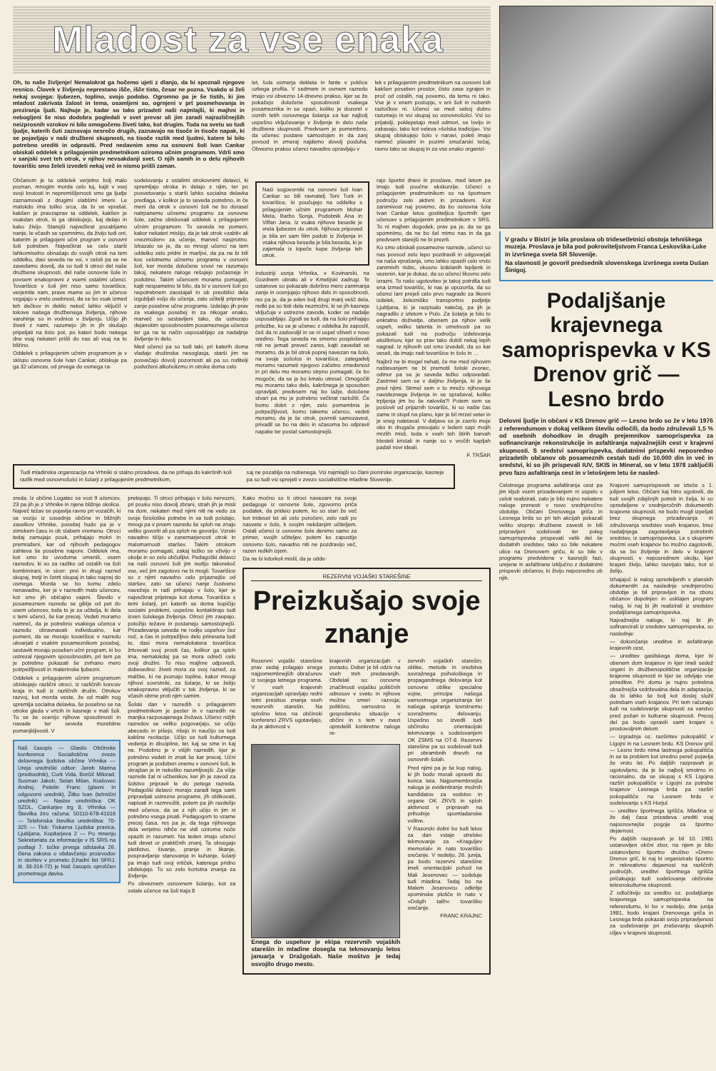Mladost za vse enaka
Oh, to naše življenje! Nemalokrat ga hočemo ujeti z dlanjo, da bi spoznali njegovo resnico. Človek v življenju neprestano išče, išče tisto, česar ne pozna. Vsakdo si želi nekaj svojega: ljubezen, toplino, svojo podobo. Ogromno pa je še tistih, ki jim mladost zakrivata žalost in tema, osamljeni so, ogrnjeni v prt posmehovanja in preziranja ljudi. Najhuje je, kadar so tako prizadeti naši najmlajši, ki majhni in nebogljeni še niso dodobra pogledali v svet prevar ali jim zaradi najrazličnejših neizprosnih vzrokov ni bilo omogočeno živeti tako, kot drugim. Toda na svetu so tudi ljudje, katerih čuti zaznavajo nesrečo drugih, zaznavajo na tisoče in tisoče napak, ki se pojavljajo v naši družbeni skupnosti, na tisoče razlik med ljudmi, katere bi bilo potrebno urediti in odpraviti. Pred nedavnim smo na osnovni šoli Ivan Cankar obiskali oddelek s prilagojenim predmetnikom oziroma učnim programom. Vdrli smo v sanjski svet teh otrok, v njihov nevsakdanji svet. O njih samih in o delu njihovih tovarišic smo želeli izvedeti nekaj več in nismo prišli zaman.
let, šola usmerja dekleta in fante v poklice ozkega profila. V sedmem in osmem razredu imajo vsi obvezno 14-dnevno prakso, kjer se že pokažejo določene sposobnosti vsakega posameznika in se opazi, koliko je dozorel v osmih letih osnovnega šolanja za kar najbolj uspešno vključevanje v življenje in delo naše družbene skupnosti. Predvsem je pomembno, da učenec postane samostojen in da zanj povsod in zmeraj najdemo dovolj posluha. Obvezno prakso učenci navadno opravljajo v
lek s prilagojenim predmetnikom na osnovni šoli kakšen poseben prostor, čisto zase zgrajen in proč od ostalih, naj povemo, da temu ni tako. Vse je v enem poslopju, v eni šoli in nobenih razločkov ni. Učenci se med seboj dobro razumejo in vsi skupaj so osnovnošolci. Vsi so prijatelji, poklepetajo med odmori, se lovijo in zabavajo, tako kot veleva »šolska tradicija«. Vsi skupaj obiskujejo šolo v naravi, poleti imajo namreč plavalni in pozimi smučarski tečaj, ravno tako se skupaj in za vse enako organizi-
Občanom je ta oddelek verjetno bolj malo poznan, mnogim morda celo tuj, kajti v vsej svoji krutosti in nepremišljenosti smo ga ljudje zaznamovali z drugimi slabšimi imeni. Le malokdo ima toliko srca, da bi se vprašal, kakšen je pravzaprav ta oddelek, kakšen je vsakdan otrok, ki ga obiskujejo, kaj delajo in kako živijo. Starejši največkrat pozabljamo nanje, le včasih se spomnimo, da živijo tudi oni, katerim je prilagojeni učni program v osnovni šoli potreben. Največkrat se celo starši lahkomiselno obnašajo do svojih otrok na tem oddelku, dasi seveda ne vsi, v celoti pa se ne zavedamo dovolj, da so tudi ti otroci del naše družbene skupnosti, del naše osnovne šole in povsem enakopravni z vsemi ostalimi učenci. Tovarišice v šoli jim niso samo tovarišice, verjemite nam, prave mame so jim in učence vzgajajo v zrelo osebnost, da se bo vsak izmed teh dečkov in deklic nekoč lahko vključil v tokove našega družbenega življenja, njihove varuhinje so in vodnice v življenju. Učijo jih živeti z nami, razumejo jih in jih skušajo pripeljati na tisto pot, po kateri bodo nekega dne vsaj nekateri prišli do nas ali vsaj na to bližino.
Oddelek s prilagojenim učnim programom je v sklopu osnovne šole Ivan Cankar, obiskuje pa ga 32 učencev, od prvega do osmega ra-
sodelovanju z ostalimi strokovnimi delavci, ki spremljajo otroka in delajo z njim, ter po posvetovanju s starši lahko socialna delavka predlaga, v kolikor je to seveda potrebno, in če meni da otrok v osnovni šoli ne bo dorasel natrpanemu učnemu programu za osnovne šole, začne obiskovati oddelek s prilagojenim učnim programom. To seveda ne pomeni, kakor nekateri mislijo, da je tak otrok »zabit« ali »nezmožen« za učenje, marveč nasprotno. Izkazalo se je, da so mnogi učenci na tem oddelku zelo pridni in marljivi, da pa ne bi bili kos celotnemu učnemu programu v osnovni šoli, ker morda določene snovi ne razumejo takoj, nekatere naloge rešujejo počasneje in podobno. Takim učencem moramo pomagati, kajti nespametno bi bilo, da bi v osnovni šoli po nepotrebnem zaostajali in ob preobilici dela izgubljali voljo do učenja, zato učitelji pripravijo zanje posebne učne programe. Izdelajo jih prav za vsakega posebej in za nikogar enako, marveč so sestavljeni tako, da ustrezajo dejanskim sposobnostim posameznega učenca ter ga na ta način usposabljajo za nadaljnje življenje in delo.
Med učenci pa so tudi taki, pri katerih doma vladajo družinska nesoglasja, starši jim ne posvečajo dovolj pozornosti ali pa so roditelji podvrženi alkoholizmu in otroke doma celo
Naši sogovorniki na osnovni šoli Ivan Cankar so bili ravnatelj Toni Turk in tovarišice, ki poučujejo na oddelku s prilagojenim učnim programom Mohar Meta, Barbo Sonja, Podobnik Ana in Vilfan Jana. Iz vsake njihove besede je vrela ljubezen do otrok. Njihova pripoved je bila en sam film podob iz življenja in vsaka njihova beseda je bila beseda, ki je zajemala iz kipeče kupe življenja teh otrok.
Industriji usnja Vrhnika, v Kovinarski, na Gozdnem obratu ali v Kmetijski zadrugi. Te ustanove so pokazale dobršno mero zanimanja zanje in ocenjujejo njihovo delo in sposobnosti, res pa je, da je eden bolj drugi manj vešč dela, redki pa so tisti dela nezmožni, ki se jih kasneje vključuje v ustrezne zavode, koder se nadalje usposabljajo. Zgodi se tudi, da na šolo prihajajo pritožbe, ko se je učenec z oddelka že zaposlil, češ da ni zadovoljil in se ni uspel vživeti v novo sredino. Tega seveda ne smemo posploševati niti ne jemati preveč zares, kajti zavedati se moramo, da je bil otrok poprej navezan na šolo, na svoje sošolce in tovarišice, zategadelj moramo razumeti njegovo začetno zmedenost in pri delu mu moramo strpno pomagati, če bo mogoče, da se je bo kmalu otresel. Omogočiti mu moramo tako delo, kakršnega je sposoben opravljati, predvsem naj bo lažje, določene stvari pa mu je potrebno večkrat razložiti. Če bomo dobri z njim, zelo pomembna je potrpežljivost, bomo takemu učencu, vedeti moramo, da je še otrok, povrnili samozavest, privadil se bo na delo in sčasoma bo odpravil napake ter postal samostojnejši.
rajo športni dnevi in proslave, med letom pa imajo tudi poučne ekskurzije. Učenci s prilagojenim predmetnikom so na športnem področju zelo aktivni in prizadevni. Kot zanimivost naj povemo, da bo osnovna šola Ivan Cankar letos gostiteljica športnih iger učencev s prilagojenim predmetnikom v SRS. To ni majhen dogodek, prav pa je, da se ga spomnimo, da ne bo šel mimo nas in da ga predvsem starejši ne bi prezrli.
Ko smo obiskali posamezne razrede, učenci so nas povsod zelo lepo pozdravili in odgovarjali na naša vprašanja, smo lahko opazili celo vrsto zanimivih risbic, okusno izdelanih lepljenk in vezenin, kar je dokaz, da so učenci likovno zelo izrazni. To našo ugotovitev je takoj potrdila tudi ena izmed tovarišic, ki nas je opozorila, da so učenci lani prejeli celo prvo nagrado za likovni izdelek, železniško transportno podjetje Ljubljana, ki je razpisalo natečaj, pa jih je nagradilo z izletom v Pulo. Za šolarje je bilo to enkratno doživetje, obenem pa njihov velik uspeh, veliko talenta in umetnosti pa so pokazali tudi na področju izdelovanja ekslibrisov, kjer so prav tako dobili nekaj lepih nagrad. Iz njihovih ust smo izvedeli, da so kar veseli, da imajo radi tovarišice in šolo in …
Najbrž ne bi mogel nehati, če me med njihovim naštevanjem ne bi premotil šolski zvonec, odmor pa se je seveda težko odpovedati. Zastrmel sem se v daljino življenja, ki je še pred njimi. Strmel sem v to mrežo njihovega navideznega življenja in se spraševal, koliko trpljenja jim bo še nalovila?! Potem sem se poslovil od prijaznih tovarišic, ki so našle čas zame in stopil na plano, kjer je bil mrzel veter in je sneg naletaval. V daljavo se je zazrlo moje oko in drugače presojalo v ledeni sapi mojih mrzlih misli, toda v vseh teh štirih barvah blesteli kristali in nanje so v vročih kapljah padali novi ideali.
F. TRŠAR
Tudi mladinska organizacija na Vrhniki si stalno prizadeva, da ne prihaja do kakršnih koli razlik med osnovnošolci in šolarji z prilagojenim predmetnikom,
saj ne pozablja na nobenega. Vsi najmlajši so člani pionirske organizacije, kasneje pa so tudi vsi sprejeti v zvezo socialistične mladine Slovenije.
zreda. Iz občine Logatec se vozi 9 učencev, 23 pa jih je z Vrhnike in njene bližnje okolice. Največ težav se pojavlja ravno pri vozačih, ki se vozijo iz sosednje občine in bližnjih zaselkov Vrhnike, posebej hudo pa je v zimskem času in ob slabem vremenu. Otroci tedaj zamujajo pouk, prihajajo mokri in premraženi, kar od njihovih pedagogov zahteva še posebne napore. Oddelek ima, kot smo že uvodoma omenili, osem razredov, ki so za razliko od ostalih na šoli kombinirani, in sicer: prvi in drugi razred skupaj, tretji in četrti skupaj in tako naprej do osmega. Morda se bo komu zdelo nenavadno, ker je v razredih malo učencev, kot smo jih običajno vajeni. Število v posameznem razredu se giblje od pet do osem učencev, toda to je za učitelja, ki dela s temi učenci, še kar precej. Vedeti moramo namreč, da je potrebno vsakega učenca v razredu obravnavati individualno, kar pomeni, da se morajo tovarišice v razredu ukvarjati z vsakim posameznikom posebej, sestaviti morajo poseben učni program, ki bo ustrezal njegovim sposobnostim, pri tem pa je potrebno pokazati še zvrhano mero potrpežljivosti in materinske ljubezni.
Oddelek s prilagojenim učnim programom obiskujejo različni otroci, iz različnih koncev kraja in tudi iz različnih družin. Otrokov razvoj, kot morda veste, že od malih nog spremlja socialna delavka, še posebno se na otroke gleda v vrtcih in kasneje v mali šoli. Tu se že ocenijo njihove sposobnosti in navade ter seveda morebitne pomanjkljivosti. V
Naš časopis — Glasilo Občinske konference Socialistične zveze delovnega ljudstva občine Vrhnika — Ureja uredniški odbor: Jereb Marina (predsednik), Curk Vida, Borčič Milorad, Susman Jakob, Selan Milan, Krašovec Andrej, Petelin Franc (glavni in odgovorni urednik), Žitko Ivan (tehnični urednik) — Naslov uredništva: OK SZDL, Cankarjev trg 8, Vrhnika — Številka žiro računa: 50110-678-41016 — Telefonska številka uredništva: 70-325 — Tisk: Tiskarna Ljudska pravica, Ljubljana, Kopitarjeva 2 — Po mnenju Sekretariata za informacije v IS SRS na podlagi 7. točke prvega odstavka 26. člena zakona o obdavčenju proizvodov in storitev v prometu (Uradni list SFRJ, št. 33-316-72) je Naš časopis oproščen prometnega davka.
pretepajo. Ti otroci prihajajo v šolo nervozni, pri pouku niso dovolj zbrani, strah jih je misli na dom, nekateri med njimi niti ne vedo za svoje fiziološke potrebe in se tudi polulajo, mnogi pa v prvem razredu še sploh ne znajo veliko govoriti ali pa sploh ne govorijo. Vzroki navadno tičijo v zanemarjenosti otrok in malomarnosti staršev. Takim otrokom moramo pomagati, zakaj težko se vživijo v okolje in so zelo občutljivi. Pedagoški delavci na naši osnovni šoli jim nudijo takorekoč vse, več jim zagotovo ne bi mogli. Tovarišice so z njimi navadno celo prijaznejše od staršev, zato se učenci nanje čustveno navežejo in radi prihajajo v šolo, kjer je največkrat prijetneje kot doma. Tovarišice s temi šolarji, pri katerih se doma kopičijo socialni problemi, uspešno kontaktirajo tudi izven šolskega življenja. Otroci jim zaupajo, potožijo težave in postanejo samostojnejši. Prizadevanja seveda ne rodijo uspehov čez noč, a čas in potrpežljivo delo prineseta tudi to, dasi mora nemalokatera tovarišica žrtvovati svoj prosti čas, kolikor ga sploh ima, nemalokdaj pa se mora odreči celo svoji družini. To niso majhne odpovedi, dobesedno: živeti mora za svoj razred, za malčke, ki ne poznajo topline, kakor mnogi njihovi sovrstniki, za šolarje, ki se želijo enakopravno vključiti v tok življenja, ki se včasih obrne proti njim samim.
Šolski dan v razredih s prilagojenim predmetnikom je pester in v razredih ne manjka razposajenega živžava. Učenci nižjih razredov se veliko pogovarjajo, se učijo abecedo in pišejo, rišejo in naučijo se tudi kakšne recitacije. Učijo se tudi kulturnega vedenja in discipline, ter, kaj se sme in kaj ne. Podobno je v višjih razredih, kjer je potrebno vedeti in znati še kar precej. Učni program je podoben onemu v osnovni šoli, le skrajšan je in nekoliko razumljivejši. Za višje razrede žal ni učbenikov, ker jih je zavod za šolstvo pripravil le do petega razreda. Pedagoški delavci morajo zaradi tega sami pripravljati ustrezne programe, jih oblikovati, napisati in razmnožiti, potem pa jih razdelijo med učence, da se z njih učijo in jim ni potrebno vsega pisati. Pedagogom to vzame precej časa, res pa je, da tega njihovega dela verjetno nihče ne vidi oziroma noče opaziti in razumeti. Na teden imajo učenci tudi devet ur praktičnih znanj. Ta obsegajo pletilstvo, šivanje, pranje in likanje, pospravljanje stanovanja in kuhanje, šolarji pa imajo tudi svoj vrtiček, katerega pridno obdelujejo. To so zelo koristna znanja za življenje.
Po obveznem osnovnem šolanju, kot za ostale učence na šoli traja 8
Kako močno so ti otroci navezani na svoje pedagoge iz osnovne šole, zgovorno priča podatek, da prideio potem, ko so stari že več kot trideset let ali celo poročeni, zelo radi po nasvete v šolo, k svojim nekdanjim učiteljem. Ostali učenci iz osnovne šole denimo samo za primer, svojih učiteljev, potem ko zapustijo osnovno šolo, navadno niti ne pozdravijo več, razen redkih izjem.
Da ne bi kdorkoli mislil, da je odde-
REZERVNI VOJAŠKI STAREŠINE
Preizkušajo svoje znanje
Rezervni vojaški starešine prav sedaj polagajo enega najpomembnejših obračunov iz svojega letnega programa. V vseh krajevnih organizacijah opravljajo redni letni preizkus znanja vseh rezervnih starešin. Na splošno letos na občinski konferenci ZRVS ugotavljajo, da je aktivnost v
krajevnih organizacijah v porastu. Dober je bil odziv na vseh treh predavanjih. Obdelali so: osnovne značilnosti vojaško političnih odnosov v svetu in njihove možne smeri razvoja; politično, varnostno in gospodarsko situacijo v občini in s tem v zvezi opredelili konkretne naloge re-
Enega do uspehov je ekipa rezervnih vojaških starešin in mladine dosegla na tekmovanju letos januarja v Dražgošah. Naše moštvo je tedaj osvojilo drugo mesto.
zervnih vojaških starešin; oblike, metode in sredstva sovražnega psihološkega in propagandnega delovanja kot osnovne oblike specialne vojne, principe našega varnostnega organiziranja ter našega upiranja tovrstnemu sovražnemu delovanju. Uspešno so izvedli tudi občinsko orientacijski tekmovanje s sodelovanjem OK ZSMS na OT-8. Rezervni starešine pa so sodelovali tudi pri obrambnih dnevih na osnovnih šolah.
Pred njimi pa je še kup nalog, ki jih bodo morali opraviti do konca leta. Najpomembnejša naloga je evidentiranje možnih kandidatov za vodstvo in organe OK ZRVS in sploh aktivnost v pripravah na prihodnje spomladanske volitve.
V Razorski dolini bo tudi letos za dan vstaje strelsko tekmovanje za »Kraguljev memorial« in nato tovariško srečanje. V nedeljo, 26. junija, pa bodo rezervni starešine imeli orientacijski pohod na Mali Jesenovec — sodeluje tudi mladina. Tedaj bo na Malem Jesenovcu odkritje spominske plošče in nato v »Dolgih talih« tovariško srečanje.
FRANC KRAJNC
V gradu v Bistri je bila proslava ob tridesetletnici obstoja tehniškega muzeja. Proslava je bila pod pokroviteljstvom Franca Leskovška-Luke in izvršnega sveta SR Slovenije.
Na slavnosti je govoril predsednik slovenskega izvršnega sveta Dušan Šinigoj.
Podaljšanje krajevnega samoprispevka v KS Drenov grič — Lesno brdo
Delovni ljudje in občani v KS Drenov grič — Lesno brdo so že v letu 1976 z referendumom v dokaj velikem številu odločili, da bodo združevali 1,5 % od osebnih dohodkov in drugih prejemnikov samoprispevka za sofinanciranje rekonstrukcije in asfaltiranja najvažnejših cest v krajevni skupnosti. S sredstvi samoprispevka, dodatnimi prispevki neposredno prizadetih občanov ob posameznih cestah tudi do 10.000 din in več in sredstvi, ki so jih prispevali IUV, SKIS in Mineral, so v letu 1978 zaključili prvo fazo asfaltiranja cest in v letošnjem letu še nasled-
Celotnega programa asfaltiranja cest pa jim kljub vsem prizadevanjem ni uspelo v celoti realizirati, zato je bilo nujno nekatere naloge prenesti v novo srednjeročno obdobje. Občani Drenovega griča in Lesnega brda so pri teh akcijah pokazali veliko stopnjo družbene zavesti in bili pripravljeni sodelovati ter poleg samoprispevka prispevati velik del še dodatnih sredstev, tako so bile nekatere ulice na Drenovem griču, ki so bile v programu predvidene v kasnejši fazi, urejene in asfaltirane izključno z dodatnimi prispevki občanov, ki živijo neposredno ob njih.
Krajevni samoprispevek se izteče s 1. julijem letos. Občani kaj hitro ugotovili, da tudi svojih zdajšnjih potreb in želja, ki so opredeljene v srednjeročnih dokumentih krajevne skupnosti, ne bodo mogli izpeljati brez skupnega prizadevanja in združevanja sredstev vseh krajanov, brez nadaljnjega zagotavljanja potrebnih sredstev, iz samoprispevka. Le s skupnimi močmi vseh krajanov bo možno zagotoviti, da se bo življenje in delo v krajevni skupnosti, v neposrednem okolju, kjer krajani živijo, lahko razvijalo tako, kot si želijo.
Izhajajoč iz nalog opredeljenih v planskih dokumentih za naslednje srednjeročno obdobje je bil pripravljen in na zboru občanov dopolnjen in usklajen program nalog, ki naj bi jih realizirali iz sredstev podaljšanega samoprispevka.
Najvažnejše naloge, ki naj bi jih sofinancirali iz sredstev samoprispevka, so naslednje:
— dokončanje ureditve in asfaltiranje krajevnih cest,
— ureditev gasilskega doma, kjer bi obenem dom krajanov in kjer imeli sedež organi in družbenopolitične organizacije krajevne skupnosti in kjer se odvijajo vse prireditve. Pri domu je nujno potrebna obsežnejša vzdrževalna dela in adaptacija, da bi lahko še bolj kot doslej služil potrebam vseh krajanov. Pri tem računajo tudi na sodelovanje skupnosti za varstvo pred požari in kulturne skupnosti. Precej del pa bodo opravili sami krajani s prostovoljnim delom.
— izgradnja oz. razširitev pokopališč v Ligojni in na Lesnem brdu. KS Drenov grič — Lesno brdo nima lastnega pokopališča in se ta problem kot izredno pereč pojavlja že vrsto let. Po daljših razpravah je ugotovljeno, da je še najbolj smotrno in racionalno, da se skupaj s KS Ligojna razširi pokopališče v Ligojni za potrebe krajanov Lesnega brda pa razširi pokopališče na Lesnem brdu v sodelovanju s KS Horjul.
— ureditev športnega igrišča. Mladina si že dalj časa prizadeva urediti vsaj najosnovnejše pogoje za športno dejavnost.
Po daljših razpravah je bil 10. 1981 ustanovljen občni zbor, na njem je bilo ustanovljeno športno društvo »Dren« Drenov grič, ki naj bi organiziralo športno in rekreativno dejavnost na različnih področjih, ureditvi športnega igrišča pričakujejo tudi sodelovanje občinske telesnokulturne skupnosti.
Z odločitvijo za uvedbo oz. podaljšanje krajevnega samoprispevka na referendumu, ki bo v nedeljo, dne junija 1981, bodo krajani Drenovega griča in Lesnega brda pokazali svojo pripravljenost za sodelovanje pri zreševanju skupnih ciljev v krajevni skupnosti.